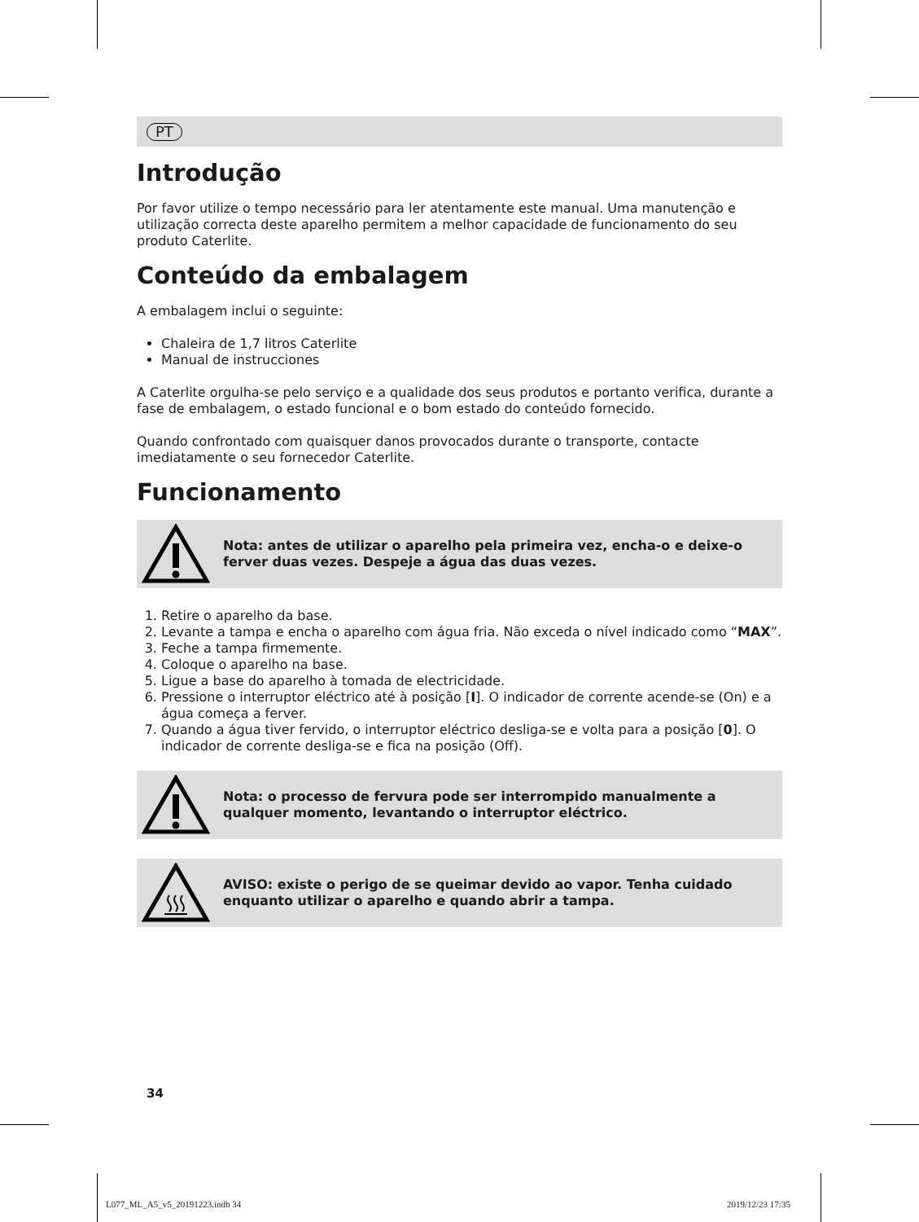PT
Introdução
Por favor utilize o tempo necessário para ler atentamente este manual. Uma manutenção e utilização correcta deste aparelho permitem a melhor capacidade de funcionamento do seu produto Caterlite.
Conteúdo da embalagem
A embalagem inclui o seguinte:
Chaleira de 1,7 litros Caterlite
Manual de instrucciones
A Caterlite orgulha-se pelo serviço e a qualidade dos seus produtos e portanto verifica, durante a fase de embalagem, o estado funcional e o bom estado do conteúdo fornecido.
Quando confrontado com quaisquer danos provocados durante o transporte, contacte imediatamente o seu fornecedor Caterlite.
Funcionamento
Nota: antes de utilizar o aparelho pela primeira vez, encha-o e deixe-o ferver duas vezes. Despeje a água das duas vezes.
1. Retire o aparelho da base.
2. Levante a tampa e encha o aparelho com água fria. Não exceda o nível indicado como “MAX”.
3. Feche a tampa firmemente.
4. Coloque o aparelho na base.
5. Ligue a base do aparelho à tomada de electricidade.
6. Pressione o interruptor eléctrico até à posição [I]. O indicador de corrente acende-se (On) e a água começa a ferver.
7. Quando a água tiver fervido, o interruptor eléctrico desliga-se e volta para a posição [0]. O indicador de corrente desliga-se e fica na posição (Off).
Nota: o processo de fervura pode ser interrompido manualmente a qualquer momento, levantando o interruptor eléctrico.
AVISO: existe o perigo de se queimar devido ao vapor. Tenha cuidado enquanto utilizar o aparelho e quando abrir a tampa.
34
L077_ML_A5_v5_20191223.indb 34 2019/12/23 17:35